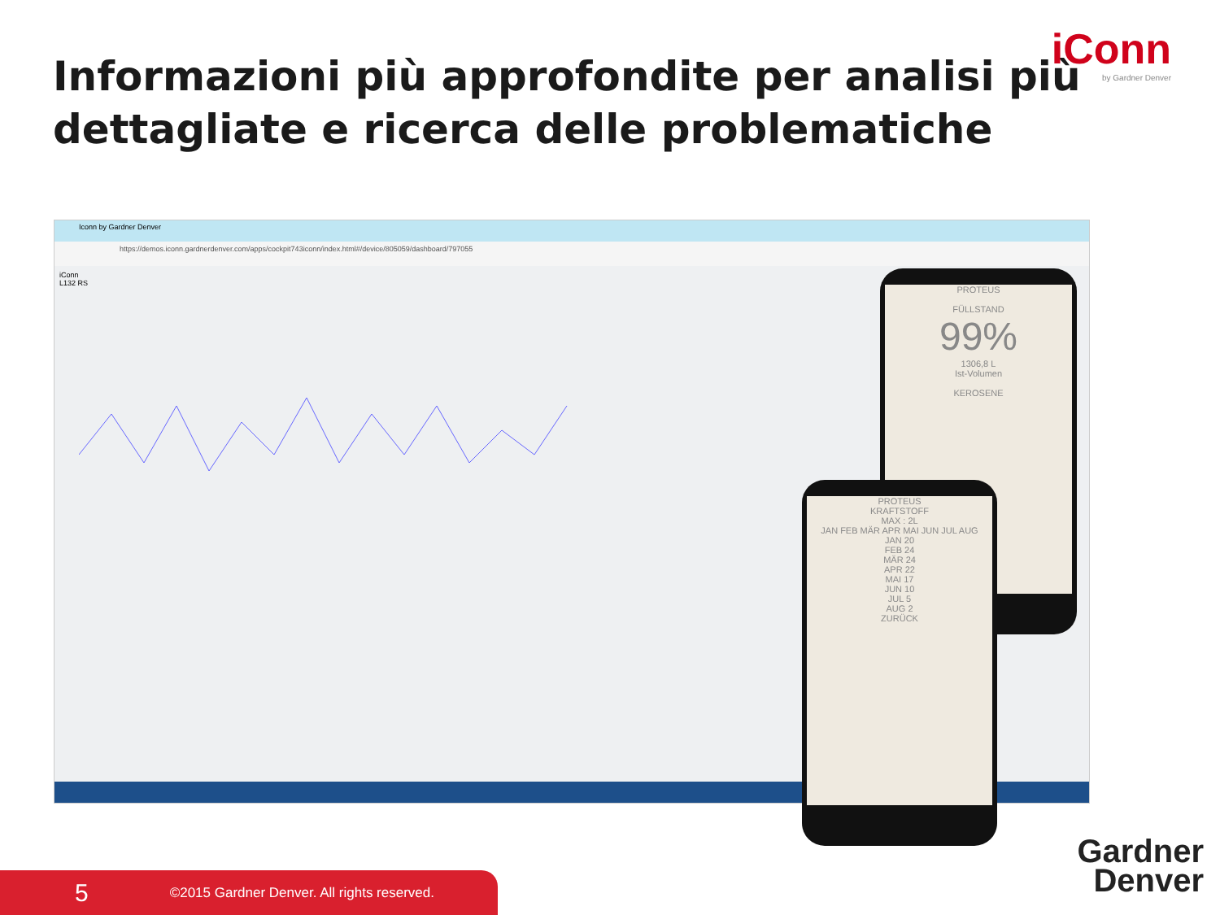iConn
by Gardner Denver
Informazioni più approfondite per analisi più dettagliate e ricerca delle problematiche
Iconn by Gardner Denver
https://demos.iconn.gardnerdenver.com/apps/cockpit743iconn/index.html#/device/805059/dashboard/797055
iConn
L132 RS
PROTEUS
FÜLLSTAND
99%
1306,8 L
Ist-Volumen
KEROSENE
PROTEUS
KRAFTSTOFF
MAX : 2L
JAN FEB MÄR APR MAI JUN JUL AUG
JAN 20
FEB 24
MÄR 24
APR 22
MAI 17
JUN 10
JUL 5
AUG 2
ZURÜCK
Gardner
Denver
5 ©2015 Gardner Denver. All rights reserved.